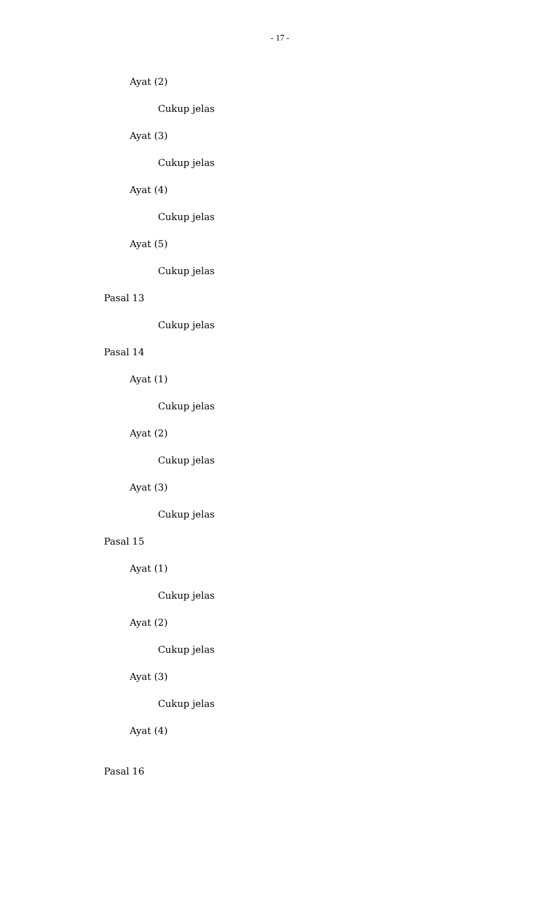- 17 -
Ayat (2)
Cukup jelas
Ayat (3)
Cukup jelas
Ayat (4)
Cukup jelas
Ayat (5)
Cukup jelas
Pasal 13
Cukup jelas
Pasal 14
Ayat (1)
Cukup jelas
Ayat (2)
Cukup jelas
Ayat (3)
Cukup jelas
Pasal 15
Ayat (1)
Cukup jelas
Ayat (2)
Cukup jelas
Ayat (3)
Cukup jelas
Ayat (4)
Pasal 16